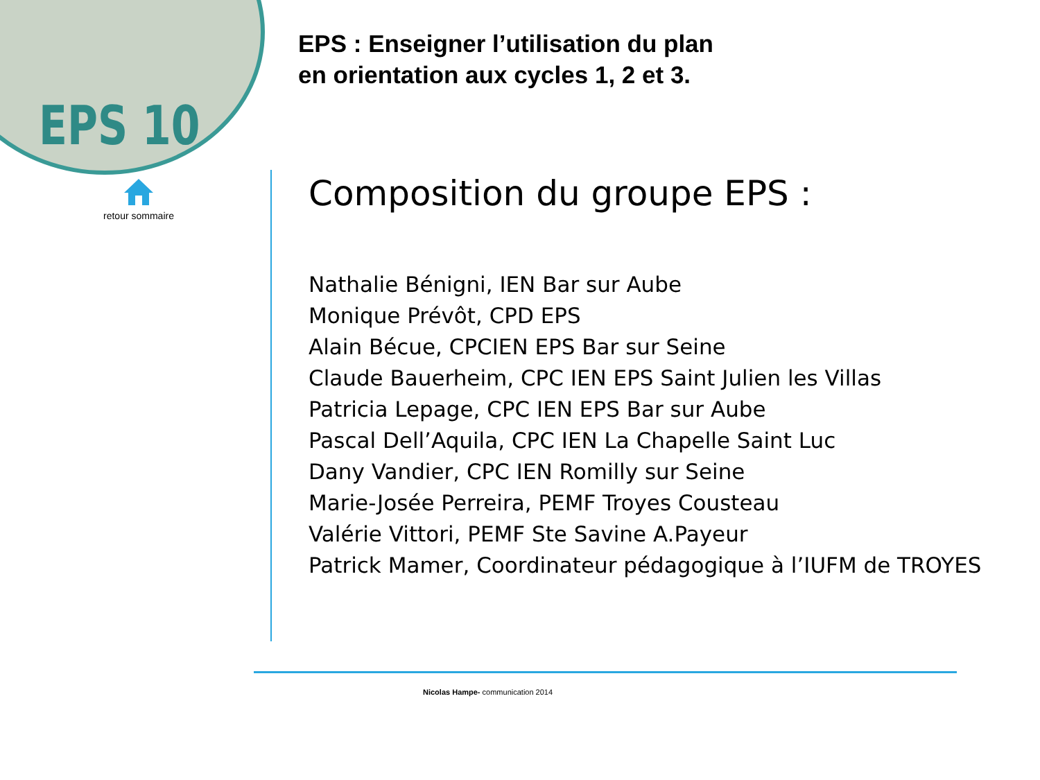EPS 10
retour sommaire
EPS : Enseigner l’utilisation du plan
en orientation aux cycles 1, 2 et 3.
Composition du groupe EPS :
Nathalie Bénigni, IEN Bar sur Aube
Monique Prévôt, CPD EPS
Alain Bécue, CPCIEN EPS Bar sur Seine
Claude Bauerheim, CPC IEN EPS Saint Julien les Villas
Patricia Lepage, CPC IEN EPS Bar sur Aube
Pascal Dell’Aquila, CPC IEN La Chapelle Saint Luc
Dany Vandier, CPC IEN Romilly sur Seine
Marie-Josée Perreira, PEMF Troyes Cousteau
Valérie Vittori, PEMF Ste Savine A.Payeur
Patrick Mamer, Coordinateur pédagogique à l’IUFM de TROYES
Nicolas Hampe- communication 2014